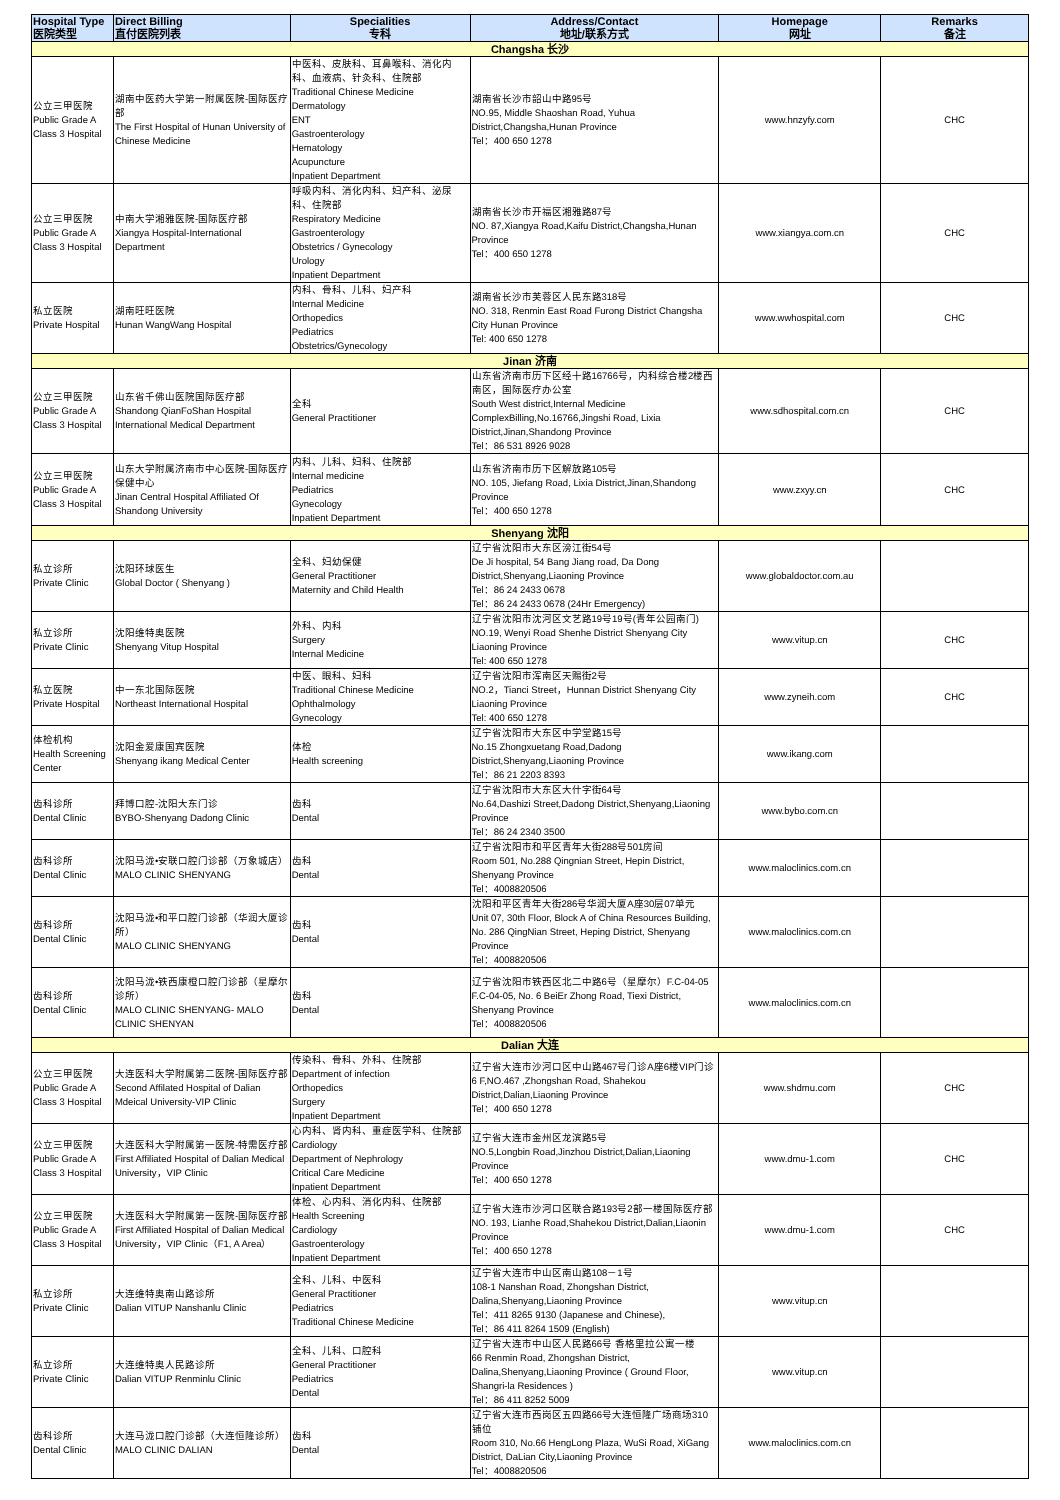| Hospital Type 医院类型 | Direct Billing 直付医院列表 | Specialities 专科 | Address/Contact 地址/联系方式 | Homepage 网址 | Remarks 备注 |
| --- | --- | --- | --- | --- | --- |
| Changsha 长沙 | | | | | |
| 公立三甲医院 Public Grade A Class 3 Hospital | 湖南中医药大学第一附属医院-国际医疗部 The First Hospital of Hunan University of Chinese Medicine | 中医科、皮肤科、耳鼻喉科、消化内科、血液病、针灸科、住院部 Traditional Chinese Medicine Dermatology ENT Gastroenterology Hematology Acupuncture Inpatient Department | 湖南省长沙市韶山中路95号 NO.95, Middle Shaoshan Road, Yuhua District,Changsha,Hunan Province Tel：400 650 1278 | www.hnzyfy.com | CHC |
| 公立三甲医院 Public Grade A Class 3 Hospital | 中南大学湘雅医院-国际医疗部 Xiangya Hospital-International Department | 呼吸内科、消化内科、妇产科、泌尿科、住院部 Respiratory Medicine Gastroenterology Obstetrics / Gynecology Urology Inpatient Department | 湖南省长沙市开福区湘雅路87号 NO. 87,Xiangya Road,Kaifu District,Changsha,Hunan Province Tel：400 650 1278 | www.xiangya.com.cn | CHC |
| 私立医院 Private Hospital | 湖南旺旺医院 Hunan WangWang Hospital | 内科、骨科、儿科、妇产科 Internal Medicine Orthopedics Pediatrics Obstetrics/Gynecology | 湖南省长沙市芙蓉区人民东路318号 NO. 318, Renmin East Road Furong District Changsha City Hunan Province Tel: 400 650 1278 | www.wwhospital.com | CHC |
| Jinan 济南 | | | | | |
| 公立三甲医院 Public Grade A Class 3 Hospital | 山东省千佛山医院国际医疗部 Shandong QianFoShan Hospital International Medical Department | 全科 General Practitioner | 山东省济南市历下区经十路16766号，内科综合楼2楼西南区，国际医疗办公室 South West district,Internal Medicine ComplexBilling,No.16766,Jingshi Road, Lixia District,Jinan,Shandong Province Tel：86 531 8926 9028 | www.sdhospital.com.cn | CHC |
| 公立三甲医院 Public Grade A Class 3 Hospital | 山东大学附属济南市中心医院-国际医疗保健中心 Jinan Central Hospital Affiliated Of Shandong University | 内科、儿科、妇科、住院部 Internal medicine Pediatrics Gynecology Inpatient Department | 山东省济南市历下区解放路105号 NO. 105, Jiefang Road, Lixia District,Jinan,Shandong Province Tel：400 650 1278 | www.zxyy.cn | CHC |
| Shenyang 沈阳 | | | | | |
| 私立诊所 Private Clinic | 沈阳环球医生 Global Doctor ( Shenyang ) | 全科、妇幼保健 General Practitioner Maternity and Child Health | 辽宁省沈阳市大东区滂江街54号 De Ji hospital, 54 Bang Jiang road, Da Dong District,Shenyang,Liaoning Province Tel：86 24 2433 0678 Tel：86 24 2433 0678 (24Hr Emergency) | www.globaldoctor.com.au | |
| 私立诊所 Private Clinic | 沈阳维特奥医院 Shenyang Vitup Hospital | 外科、内科 Surgery Internal Medicine | 辽宁省沈阳市沈河区文艺路19号19号(青年公园南门) NO.19, Wenyi Road Shenhe District Shenyang City Liaoning Province Tel: 400 650 1278 | www.vitup.cn | CHC |
| 私立医院 Private Hospital | 中一东北国际医院 Northeast International Hospital | 中医、眼科、妇科 Traditional Chinese Medicine Ophthalmology Gynecology | 辽宁省沈阳市浑南区天赐街2号 NO.2，Tianci Street，Hunnan District Shenyang City Liaoning Province Tel: 400 650 1278 | www.zyneih.com | CHC |
| 体检机构 Health Screening Center | 沈阳金爱康国宾医院 Shenyang ikang Medical Center | 体检 Health screening | 辽宁省沈阳市大东区中学堂路15号 No.15 Zhongxuetang Road,Dadong District,Shenyang,Liaoning Province Tel：86 21 2203 8393 | www.ikang.com | |
| 齿科诊所 Dental Clinic | 拜博口腔-沈阳大东门诊 BYBO-Shenyang Dadong Clinic | 齿科 Dental | 辽宁省沈阳市大东区大什字街64号 No.64,Dashizi Street,Dadong District,Shenyang,Liaoning Province Tel：86 24 2340 3500 | www.bybo.com.cn | |
| 齿科诊所 Dental Clinic | 沈阳马泷•安联口腔门诊部（万象城店） MALO CLINIC SHENYANG | 齿科 Dental | 辽宁省沈阳市和平区青年大街288号501房间 Room 501, No.288 Qingnian Street, Hepin District, Shenyang Province Tel：4008820506 | www.maloclinics.com.cn | |
| 齿科诊所 Dental Clinic | 沈阳马泷•和平口腔门诊部（华润大厦诊所） MALO CLINIC SHENYANG | 齿科 Dental | 沈阳和平区青年大街286号华润大厦A座30层07单元 Unit 07, 30th Floor, Block A of China Resources Building, No. 286 QingNian Street, Heping District, Shenyang Province Tel：4008820506 | www.maloclinics.com.cn | |
| 齿科诊所 Dental Clinic | 沈阳马泷•铁西康橙口腔门诊部（星摩尔诊所） MALO CLINIC SHENYANG- MALO CLINIC SHENYAN | 齿科 Dental | 辽宁省沈阳市铁西区北二中路6号（星摩尔）F.C-04-05 F.C-04-05, No. 6 BeiEr Zhong Road, Tiexi District, Shenyang Province Tel：4008820506 | www.maloclinics.com.cn | |
| Dalian 大连 | | | | | |
| 公立三甲医院 Public Grade A Class 3 Hospital | 大连医科大学附属第二医院-国际医疗部 Second Affilated Hospital of Dalian Mdeical University-VIP Clinic | 传染科、骨科、外科、住院部 Department of infection Orthopedics Surgery Inpatient Department | 辽宁省大连市沙河口区中山路467号门诊A座6楼VIP门诊 6 F,NO.467 ,Zhongshan Road, Shahekou District,Dalian,Liaoning Province Tel：400 650 1278 | www.shdmu.com | CHC |
| 公立三甲医院 Public Grade A Class 3 Hospital | 大连医科大学附属第一医院-特需医疗部 First Affiliated Hospital of Dalian Medical University，VIP Clinic | 心内科、肾内科、重症医学科、住院部 Cardiology Department of Nephrology Critical Care Medicine Inpatient Department | 辽宁省大连市金州区龙滨路5号 NO.5,Longbin Road,Jinzhou District,Dalian,Liaoning Province Tel：400 650 1278 | www.dmu-1.com | CHC |
| 公立三甲医院 Public Grade A Class 3 Hospital | 大连医科大学附属第一医院-国际医疗部 First Affiliated Hospital of Dalian Medical University，VIP Clinic（F1, A Area） | 体检、心内科、消化内科、住院部 Health Screening Cardiology Gastroenterology Inpatient Department | 辽宁省大连市沙河口区联合路193号2部一楼国际医疗部 NO. 193, Lianhe Road,Shahekou District,Dalian,Liaonin Province Tel：400 650 1278 | www.dmu-1.com | CHC |
| 私立诊所 Private Clinic | 大连维特奥南山路诊所 Dalian VITUP Nanshanlu Clinic | 全科、儿科、中医科 General Practitioner Pediatrics Traditional Chinese Medicine | 辽宁省大连市中山区南山路108－1号 108-1 Nanshan Road, Zhongshan District, Dalina,Shenyang,Liaoning Province Tel：411 8265 9130 (Japanese and Chinese), Tel：86 411 8264 1509 (English) | www.vitup.cn | |
| 私立诊所 Private Clinic | 大连维特奥人民路诊所 Dalian VITUP Renminlu Clinic | 全科、儿科、口腔科 General Practitioner Pediatrics Dental | 辽宁省大连市中山区人民路66号 香格里拉公寓一楼 66 Renmin Road, Zhongshan District, Dalina,Shenyang,Liaoning Province ( Ground Floor, Shangri-la Residences ) Tel：86 411 8252 5009 | www.vitup.cn | |
| 齿科诊所 Dental Clinic | 大连马泷口腔门诊部（大连恒隆诊所） MALO CLINIC DALIAN | 齿科 Dental | 辽宁省大连市西岗区五四路66号大连恒隆广场商场310铺位 Room 310, No.66 HengLong Plaza, WuSi Road, XiGang District, DaLian City,Liaoning Province Tel：4008820506 | www.maloclinics.com.cn | |